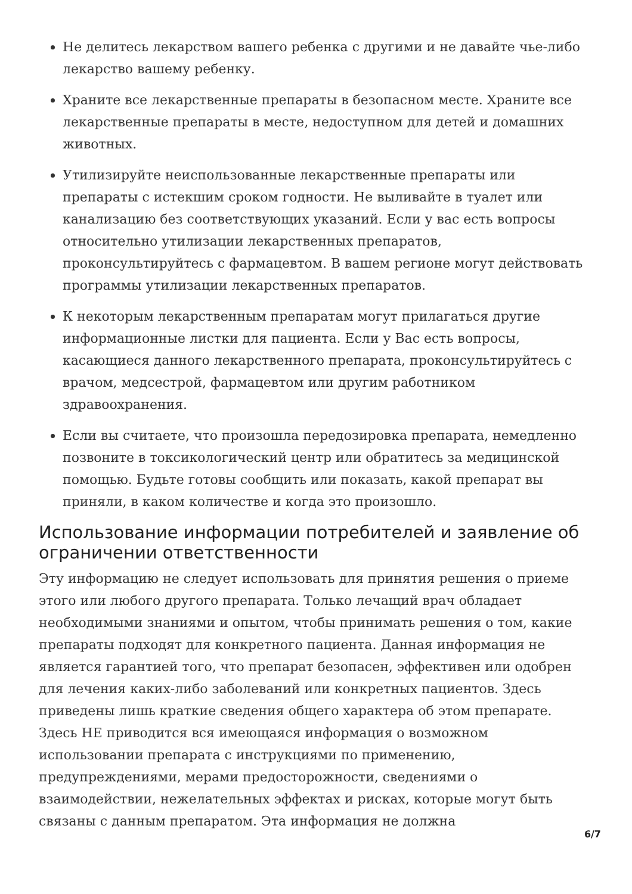Не делитесь лекарством вашего ребенка с другими и не давайте чье-либо лекарство вашему ребенку.
Храните все лекарственные препараты в безопасном месте. Храните все лекарственные препараты в месте, недоступном для детей и домашних животных.
Утилизируйте неиспользованные лекарственные препараты или препараты с истекшим сроком годности. Не выливайте в туалет или канализацию без соответствующих указаний. Если у вас есть вопросы относительно утилизации лекарственных препаратов, проконсультируйтесь с фармацевтом. В вашем регионе могут действовать программы утилизации лекарственных препаратов.
К некоторым лекарственным препаратам могут прилагаться другие информационные листки для пациента. Если у Вас есть вопросы, касающиеся данного лекарственного препарата, проконсультируйтесь с врачом, медсестрой, фармацевтом или другим работником здравоохранения.
Если вы считаете, что произошла передозировка препарата, немедленно позвоните в токсикологический центр или обратитесь за медицинской помощью. Будьте готовы сообщить или показать, какой препарат вы приняли, в каком количестве и когда это произошло.
Использование информации потребителей и заявление об ограничении ответственности
Эту информацию не следует использовать для принятия решения о приеме этого или любого другого препарата. Только лечащий врач обладает необходимыми знаниями и опытом, чтобы принимать решения о том, какие препараты подходят для конкретного пациента. Данная информация не является гарантией того, что препарат безопасен, эффективен или одобрен для лечения каких-либо заболеваний или конкретных пациентов. Здесь приведены лишь краткие сведения общего характера об этом препарате. Здесь НЕ приводится вся имеющаяся информация о возможном использовании препарата с инструкциями по применению, предупреждениями, мерами предосторожности, сведениями о взаимодействии, нежелательных эффектах и рисках, которые могут быть связаны с данным препаратом. Эта информация не должна
6/7